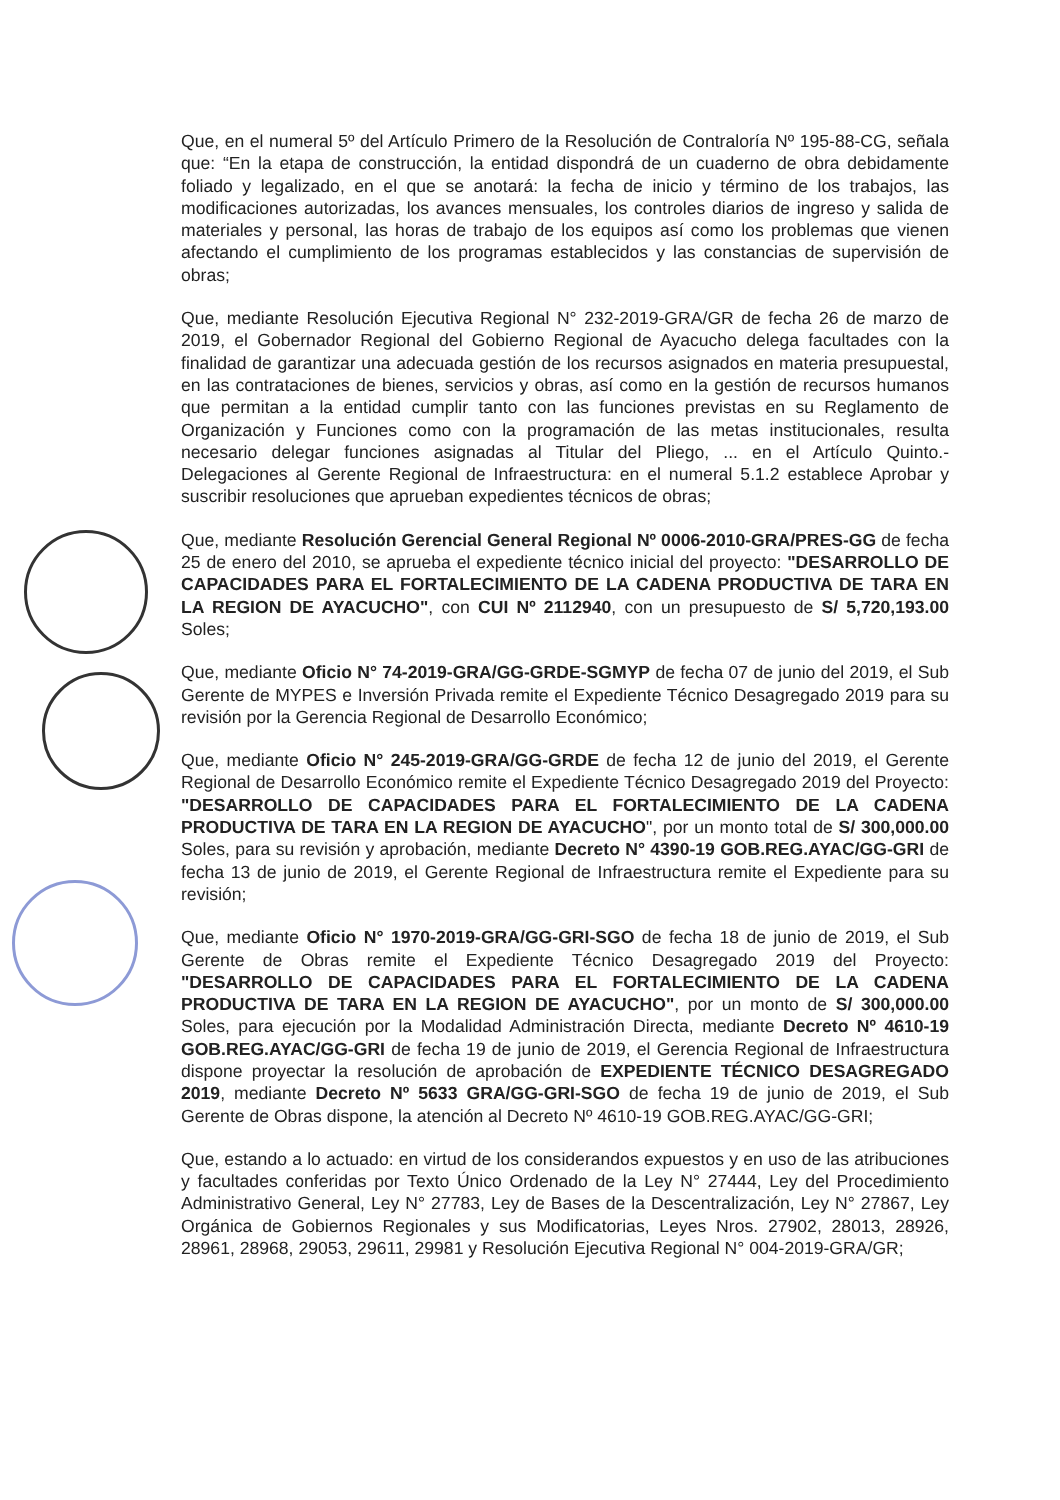Que, en el numeral 5º del Artículo Primero de la Resolución de Contraloría Nº 195-88-CG, señala que: “En la etapa de construcción, la entidad dispondrá de un cuaderno de obra debidamente foliado y legalizado, en el que se anotará: la fecha de inicio y término de los trabajos, las modificaciones autorizadas, los avances mensuales, los controles diarios de ingreso y salida de materiales y personal, las horas de trabajo de los equipos así como los problemas que vienen afectando el cumplimiento de los programas establecidos y las constancias de supervisión de obras;
Que, mediante Resolución Ejecutiva Regional N° 232-2019-GRA/GR de fecha 26 de marzo de 2019, el Gobernador Regional del Gobierno Regional de Ayacucho delega facultades con la finalidad de garantizar una adecuada gestión de los recursos asignados en materia presupuestal, en las contrataciones de bienes, servicios y obras, así como en la gestión de recursos humanos que permitan a la entidad cumplir tanto con las funciones previstas en su Reglamento de Organización y Funciones como con la programación de las metas institucionales, resulta necesario delegar funciones asignadas al Titular del Pliego, ... en el Artículo Quinto.- Delegaciones al Gerente Regional de Infraestructura: en el numeral 5.1.2 establece Aprobar y suscribir resoluciones que aprueban expedientes técnicos de obras;
Que, mediante Resolución Gerencial General Regional Nº 0006-2010-GRA/PRES-GG de fecha 25 de enero del 2010, se aprueba el expediente técnico inicial del proyecto: "DESARROLLO DE CAPACIDADES PARA EL FORTALECIMIENTO DE LA CADENA PRODUCTIVA DE TARA EN LA REGION DE AYACUCHO", con CUI Nº 2112940, con un presupuesto de S/ 5,720,193.00 Soles;
Que, mediante Oficio N° 74-2019-GRA/GG-GRDE-SGMYP de fecha 07 de junio del 2019, el Sub Gerente de MYPES e Inversión Privada remite el Expediente Técnico Desagregado 2019 para su revisión por la Gerencia Regional de Desarrollo Económico;
Que, mediante Oficio N° 245-2019-GRA/GG-GRDE de fecha 12 de junio del 2019, el Gerente Regional de Desarrollo Económico remite el Expediente Técnico Desagregado 2019 del Proyecto: "DESARROLLO DE CAPACIDADES PARA EL FORTALECIMIENTO DE LA CADENA PRODUCTIVA DE TARA EN LA REGION DE AYACUCHO", por un monto total de S/ 300,000.00 Soles, para su revisión y aprobación, mediante Decreto N° 4390-19 GOB.REG.AYAC/GG-GRI de fecha 13 de junio de 2019, el Gerente Regional de Infraestructura remite el Expediente para su revisión;
Que, mediante Oficio N° 1970-2019-GRA/GG-GRI-SGO de fecha 18 de junio de 2019, el Sub Gerente de Obras remite el Expediente Técnico Desagregado 2019 del Proyecto: "DESARROLLO DE CAPACIDADES PARA EL FORTALECIMIENTO DE LA CADENA PRODUCTIVA DE TARA EN LA REGION DE AYACUCHO", por un monto de S/ 300,000.00 Soles, para ejecución por la Modalidad Administración Directa, mediante Decreto Nº 4610-19 GOB.REG.AYAC/GG-GRI de fecha 19 de junio de 2019, el Gerencia Regional de Infraestructura dispone proyectar la resolución de aprobación de EXPEDIENTE TÉCNICO DESAGREGADO 2019, mediante Decreto Nº 5633 GRA/GG-GRI-SGO de fecha 19 de junio de 2019, el Sub Gerente de Obras dispone, la atención al Decreto Nº 4610-19 GOB.REG.AYAC/GG-GRI;
Que, estando a lo actuado: en virtud de los considerandos expuestos y en uso de las atribuciones y facultades conferidas por Texto Único Ordenado de la Ley N° 27444, Ley del Procedimiento Administrativo General, Ley N° 27783, Ley de Bases de la Descentralización, Ley N° 27867, Ley Orgánica de Gobiernos Regionales y sus Modificatorias, Leyes Nros. 27902, 28013, 28926, 28961, 28968, 29053, 29611, 29981 y Resolución Ejecutiva Regional N° 004-2019-GRA/GR;